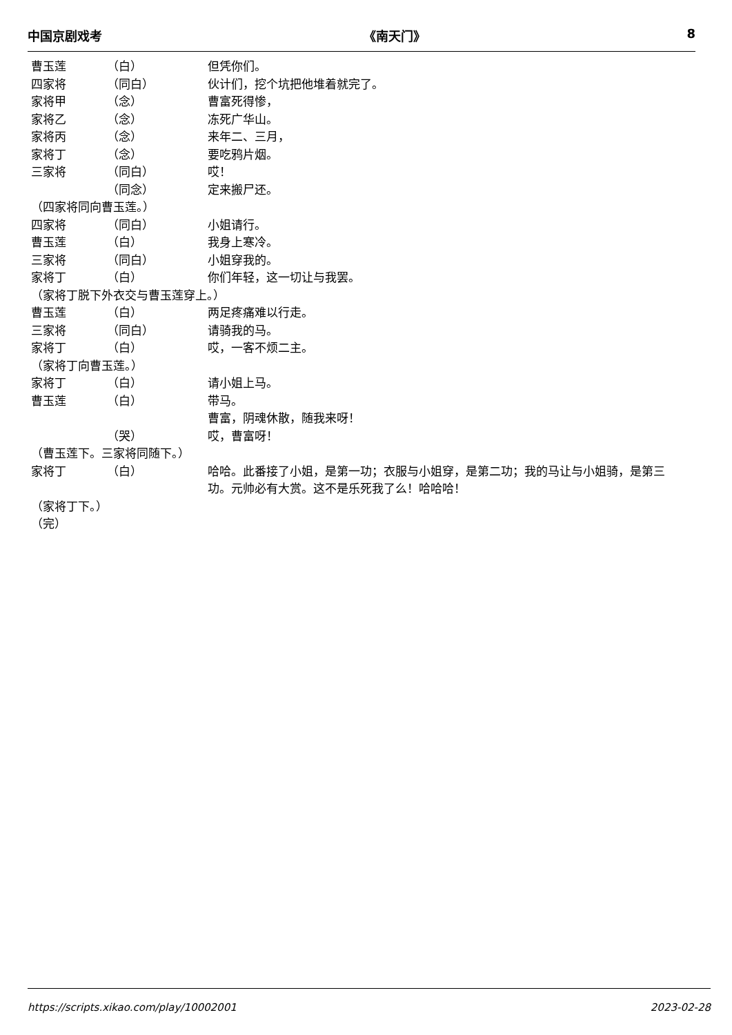中国京剧戏考 《南天门》 8
曹玉莲 （白） 但凭你们。
四家将 （同白） 伙计们，挖个坑把他堆着就完了。
家将甲 （念） 曹富死得惨，
家将乙 （念） 冻死广华山。
家将丙 （念） 来年二、三月，
家将丁 （念） 要吃鸦片烟。
三家将 （同白） 哎！
（同念） 定来搬尸还。
（四家将同向曹玉莲。）
四家将 （同白） 小姐请行。
曹玉莲 （白） 我身上寒冷。
三家将 （同白） 小姐穿我的。
家将丁 （白） 你们年轻，这一切让与我罢。
（家将丁脱下外衣交与曹玉莲穿上。）
曹玉莲 （白） 两足疼痛难以行走。
三家将 （同白） 请骑我的马。
家将丁 （白） 哎，一客不烦二主。
（家将丁向曹玉莲。）
家将丁 （白） 请小姐上马。
曹玉莲 （白） 带马。
曹富，阴魂休散，随我来呀！
（哭） 哎，曹富呀！
（曹玉莲下。三家将同随下。）
家将丁 （白） 哈哈。此番接了小姐，是第一功；衣服与小姐穿，是第二功；我的马让与小姐骑，是第三功。元帅必有大赏。这不是乐死我了么！哈哈哈！
（家将丁下。）
（完）
https://scripts.xikao.com/play/10002001 2023-02-28